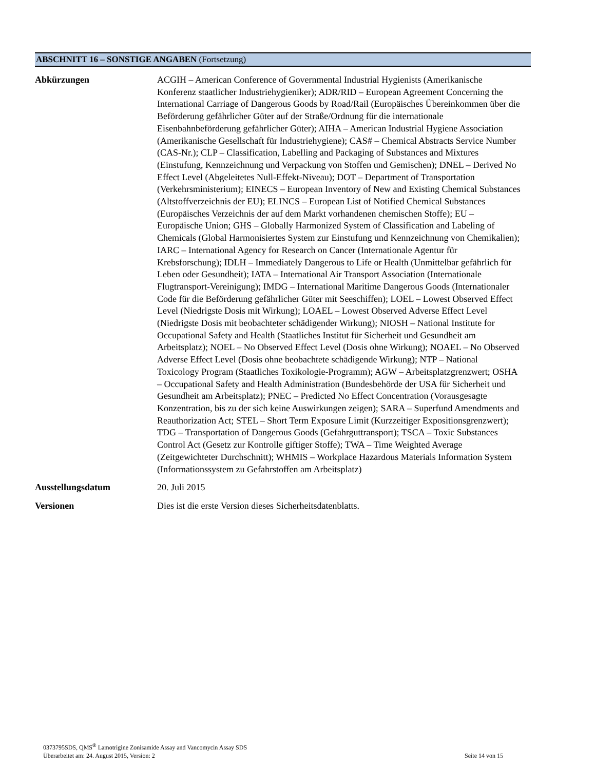ABSCHNITT 16 – SONSTIGE ANGABEN (Fortsetzung)
Abkürzungen ACGIH – American Conference of Governmental Industrial Hygienists (Amerikanische Konferenz staatlicher Industriehygieniker); ADR/RID – European Agreement Concerning the International Carriage of Dangerous Goods by Road/Rail (Europäisches Übereinkommen über die Beförderung gefährlicher Güter auf der Straße/Ordnung für die internationale Eisenbahnbeförderung gefährlicher Güter); AIHA – American Industrial Hygiene Association (Amerikanische Gesellschaft für Industriehygiene); CAS# – Chemical Abstracts Service Number (CAS-Nr.); CLP – Classification, Labelling and Packaging of Substances and Mixtures (Einstufung, Kennzeichnung und Verpackung von Stoffen und Gemischen); DNEL – Derived No Effect Level (Abgeleitetes Null-Effekt-Niveau); DOT – Department of Transportation (Verkehrsministerium); EINECS – European Inventory of New and Existing Chemical Substances (Altstoffverzeichnis der EU); ELINCS – European List of Notified Chemical Substances (Europäisches Verzeichnis der auf dem Markt vorhandenen chemischen Stoffe); EU – Europäische Union; GHS – Globally Harmonized System of Classification and Labeling of Chemicals (Global Harmonisiertes System zur Einstufung und Kennzeichnung von Chemikalien); IARC – International Agency for Research on Cancer (Internationale Agentur für Krebsforschung); IDLH – Immediately Dangerous to Life or Health (Unmittelbar gefährlich für Leben oder Gesundheit); IATA – International Air Transport Association (Internationale Flugtransport-Vereinigung); IMDG – International Maritime Dangerous Goods (Internationaler Code für die Beförderung gefährlicher Güter mit Seeschiffen); LOEL – Lowest Observed Effect Level (Niedrigste Dosis mit Wirkung); LOAEL – Lowest Observed Adverse Effect Level (Niedrigste Dosis mit beobachteter schädigender Wirkung); NIOSH – National Institute for Occupational Safety and Health (Staatliches Institut für Sicherheit und Gesundheit am Arbeitsplatz); NOEL – No Observed Effect Level (Dosis ohne Wirkung); NOAEL – No Observed Adverse Effect Level (Dosis ohne beobachtete schädigende Wirkung); NTP – National Toxicology Program (Staatliches Toxikologie-Programm); AGW – Arbeitsplatzgrenzwert; OSHA – Occupational Safety and Health Administration (Bundesbehörde der USA für Sicherheit und Gesundheit am Arbeitsplatz); PNEC – Predicted No Effect Concentration (Vorausgesagte Konzentration, bis zu der sich keine Auswirkungen zeigen); SARA – Superfund Amendments and Reauthorization Act; STEL – Short Term Exposure Limit (Kurzzeitiger Expositionsgrenzwert); TDG – Transportation of Dangerous Goods (Gefahrguttransport); TSCA – Toxic Substances Control Act (Gesetz zur Kontrolle giftiger Stoffe); TWA – Time Weighted Average (Zeitgewichteter Durchschnitt); WHMIS – Workplace Hazardous Materials Information System (Informationssystem zu Gefahrstoffen am Arbeitsplatz)
Ausstellungsdatum 20. Juli 2015
Versionen Dies ist die erste Version dieses Sicherheitsdatenblatts.
0373795SDS, QMS<sup>®</sup> Lamotrigine Zonisamide Assay and Vancomycin Assay SDS
Überarbeitet am: 24. August 2015, Version: 2 Seite 14 von 15